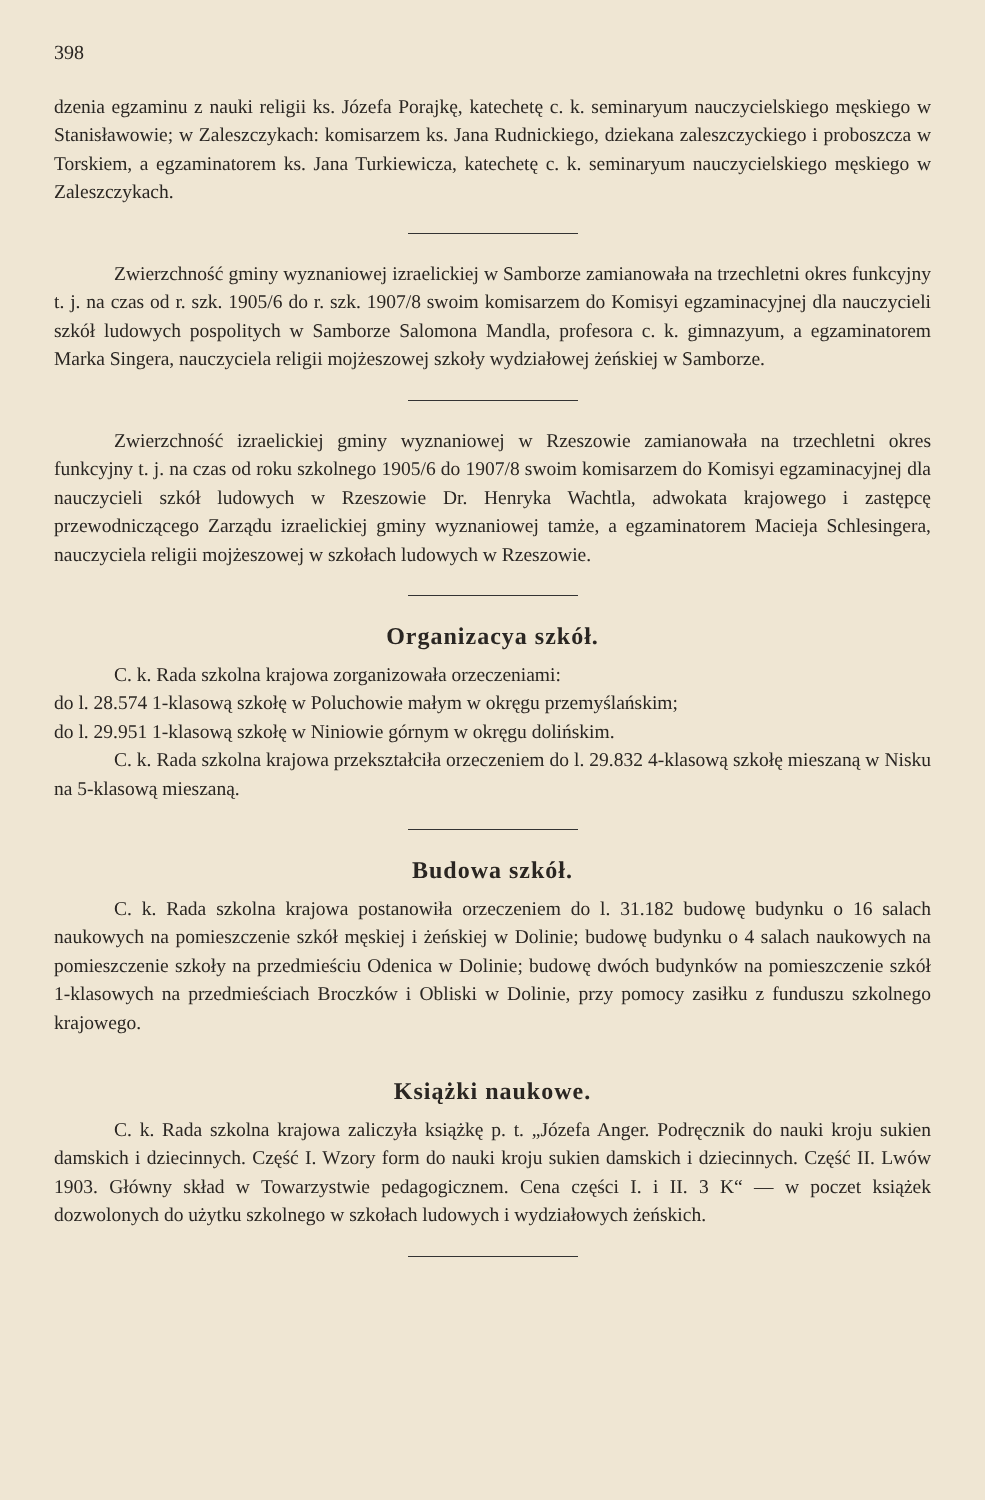398
dzenia egzaminu z nauki religii ks. Józefa Porajkę, katechetę c. k. seminaryum nauczycielskiego męskiego w Stanisławowie; w Zaleszczykach: komisarzem ks. Jana Rudnickiego, dziekana zaleszczyckiego i proboszcza w Torskiem, a egzaminatorem ks. Jana Turkiewicza, katechetę c. k. seminaryum nauczycielskiego męskiego w Zaleszczykach.
Zwierzchność gminy wyznaniowej izraelickiej w Samborze zamianowała na trzechletni okres funkcyjny t. j. na czas od r. szk. 1905/6 do r. szk. 1907/8 swoim komisarzem do Komisyi egzaminacyjnej dla nauczycieli szkół ludowych pospolitych w Samborze Salomona Mandla, profesora c. k. gimnazyum, a egzaminatorem Marka Singera, nauczyciela religii mojżeszowej szkoły wydziałowej żeńskiej w Samborze.
Zwierzchność izraelickiej gminy wyznaniowej w Rzeszowie zamianowała na trzechletni okres funkcyjny t. j. na czas od roku szkolnego 1905/6 do 1907/8 swoim komisarzem do Komisyi egzaminacyjnej dla nauczycieli szkół ludowych w Rzeszowie Dr. Henryka Wachtla, adwokata krajowego i zastępcę przewodniczącego Zarządu izraelickiej gminy wyznaniowej tamże, a egzaminatorem Macieja Schlesingera, nauczyciela religii mojżeszowej w szkołach ludowych w Rzeszowie.
Organizacya szkół.
C. k. Rada szkolna krajowa zorganizowała orzeczeniami:
do l. 28.574 1-klasową szkołę w Poluchowie małym w okręgu przemyślańskim;
do l. 29.951 1-klasową szkołę w Niniowie górnym w okręgu dolińskim.
C. k. Rada szkolna krajowa przekształciła orzeczeniem do l. 29.832 4-klasową szkołę mieszaną w Nisku na 5-klasową mieszaną.
Budowa szkół.
C. k. Rada szkolna krajowa postanowiła orzeczeniem do l. 31.182 budowę budynku o 16 salach naukowych na pomieszczenie szkół męskiej i żeńskiej w Dolinie; budowę budynku o 4 salach naukowych na pomieszczenie szkoły na przedmieściu Odenica w Dolinie; budowę dwóch budynków na pomieszczenie szkół 1-klasowych na przedmieściach Broczków i Obliski w Dolinie, przy pomocy zasiłku z funduszu szkolnego krajowego.
Książki naukowe.
C. k. Rada szkolna krajowa zaliczyła książkę p. t. „Józefa Anger. Podręcznik do nauki kroju sukien damskich i dziecinnych. Część I. Wzory form do nauki kroju sukien damskich i dziecinnych. Część II. Lwów 1903. Główny skład w Towarzystwie pedagogicznem. Cena części I. i II. 3 K“ — w poczet książek dozwolonych do użytku szkolnego w szkołach ludowych i wydziałowych żeńskich.